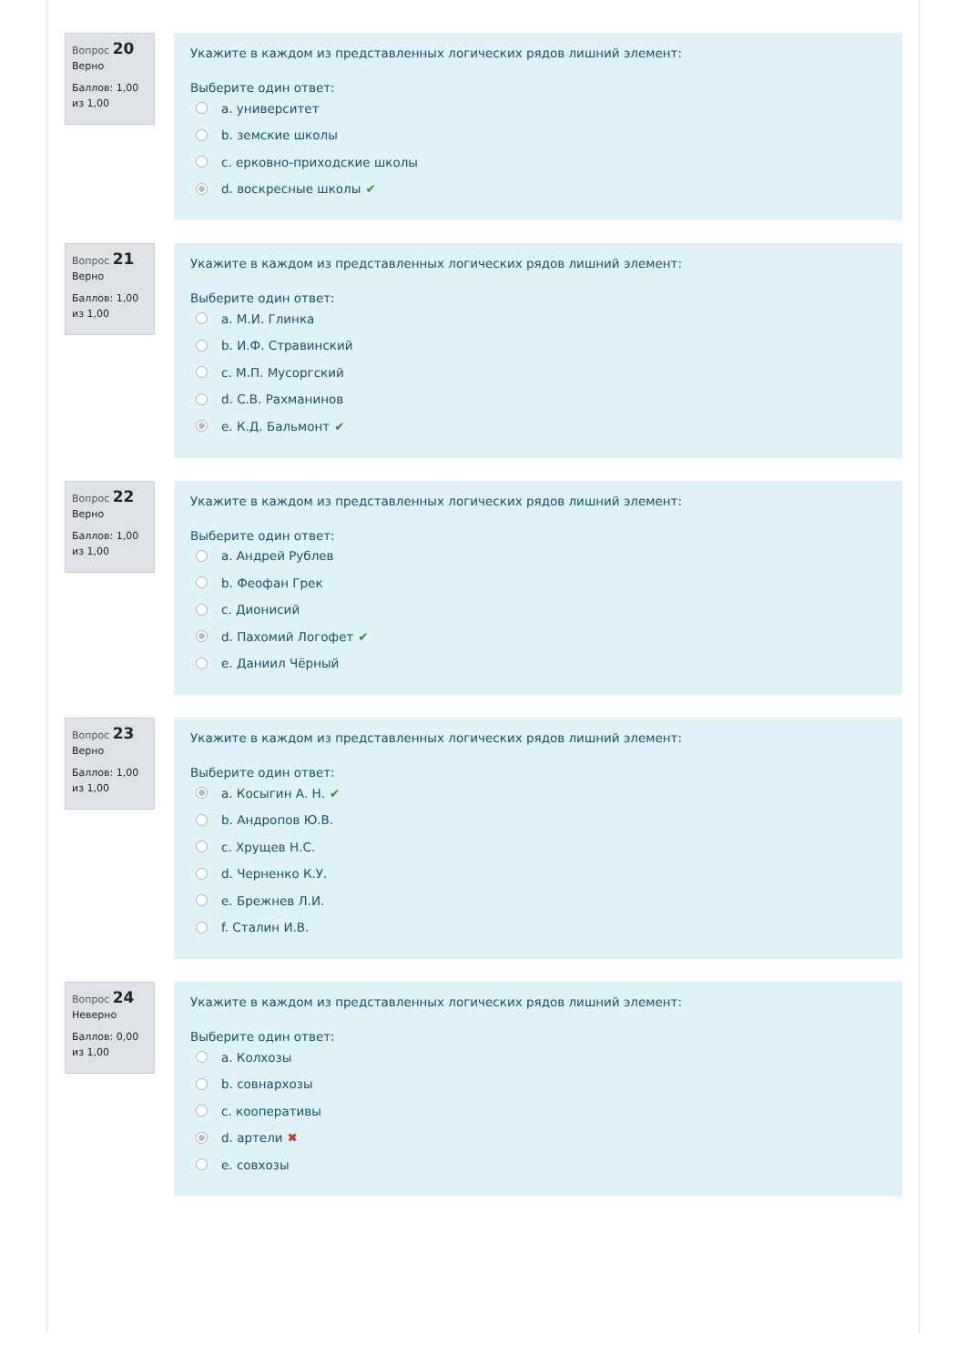Вопрос 20
Верно
Баллов: 1,00 из 1,00
Укажите в каждом из представленных логических рядов лишний элемент:
Выберите один ответ:
a. университет
b. земские школы
c. ерковно-приходские школы
d. воскресные школы ✔
Вопрос 21
Верно
Баллов: 1,00 из 1,00
Укажите в каждом из представленных логических рядов лишний элемент:
Выберите один ответ:
a. М.И. Глинка
b. И.Ф. Стравинский
c. М.П. Мусоргский
d. С.В. Рахманинов
e. К.Д. Бальмонт ✔
Вопрос 22
Верно
Баллов: 1,00 из 1,00
Укажите в каждом из представленных логических рядов лишний элемент:
Выберите один ответ:
a. Андрей Рублев
b. Феофан Грек
c. Дионисий
d. Пахомий Логофет ✔
e. Даниил Чёрный
Вопрос 23
Верно
Баллов: 1,00 из 1,00
Укажите в каждом из представленных логических рядов лишний элемент:
Выберите один ответ:
a. Косыгин А. Н. ✔
b. Андропов Ю.В.
c. Хрущев Н.С.
d. Черненко К.У.
e. Брежнев Л.И.
f. Сталин И.В.
Вопрос 24
Неверно
Баллов: 0,00 из 1,00
Укажите в каждом из представленных логических рядов лишний элемент:
Выберите один ответ:
a. Колхозы
b. совнархозы
c. кооперативы
d. артели ✖
e. совхозы